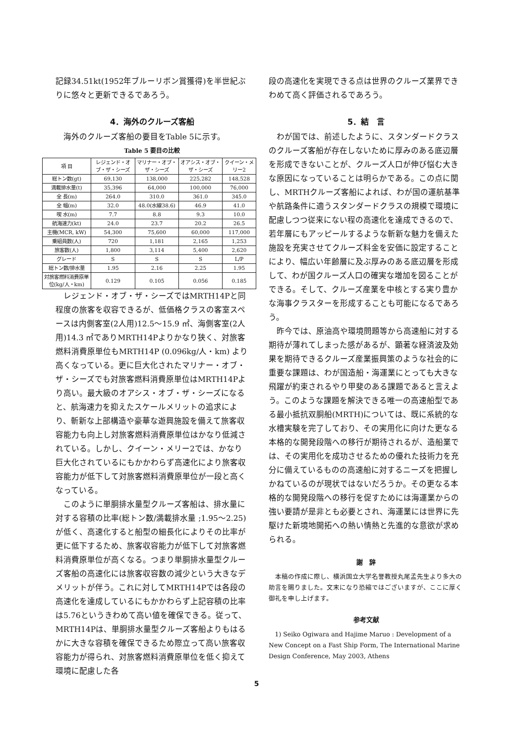記録34.51kt(1952年ブルーリボン賞獲得)を半世紀ぶりに悠々と更新できるであろう。
4．海外のクルーズ客船
海外のクルーズ客船の要目をTable 5に示す。
Table 5 要目の比較
| 項 目 | レジェンド・オブ・ザ・シーズ | マリナー・オブ・ザ・シーズ | オアシス・オブ・ザ・シーズ | クイーン・メリー2 |
| --- | --- | --- | --- | --- |
| 総トン数(gt) | 69,130 | 138,000 | 225,282 | 148,528 |
| 満載排水量(t) | 35,396 | 64,000 | 100,000 | 76,000 |
| 全 長(m) | 264.0 | 310.0 | 361.0 | 345.0 |
| 全 幅(m) | 32.0 | 48.0(水線38.6) | 46.9 | 41.0 |
| 喫 水(m) | 7.7 | 8.8 | 9.3 | 10.0 |
| 航海速力(kt) | 24.0 | 23.7 | 20.2 | 26.5 |
| 主機(MCR, kW) | 54,300 | 75,600 | 60,000 | 117,000 |
| 乗組員数(人) | 720 | 1,181 | 2,165 | 1,253 |
| 旅客数(人) | 1,800 | 3,114 | 5,400 | 2,620 |
| グレード | S | S | S | L/P |
| 総トン数/排水量 | 1.95 | 2.16 | 2.25 | 1.95 |
| 対旅客燃料消費原単位(kg/人・km) | 0.129 | 0.105 | 0.056 | 0.185 |
レジェンド・オブ・ザ・シーズではMRTH14Pと同程度の旅客を収容できるが、低価格クラスの客室スペースは内側客室(2人用)12.5～15.9 ㎡、海側客室(2人用)14.3 ㎡でありMRTH14Pよりかなり狭く、対旅客燃料消費原単位もMRTH14P (0.096kg/人・km) より高くなっている。更に巨大化されたマリナー・オブ・ザ・シーズでも対旅客燃料消費原単位はMRTH14Pより高い。最大級のオアシス・オブ・ザ・シーズになると、航海速力を抑えたスケールメリットの追求により、斬新な上部構造や豪華な遊興施設を備えて旅客収容能力も向上し対旅客燃料消費原単位はかなり低減されている。しかし、クイーン・メリー2では、かなり巨大化されているにもかかわらず高速化により旅客収容能力が低下して対旅客燃料消費原単位が一段と高くなっている。
このように単胴排水量型クルーズ客船は、排水量に対する容積の比率(総トン数/満載排水量 ;1.95～2.25)が低く、高速化すると船型の細長化によりその比率が更に低下するため、旅客収容能力が低下して対旅客燃料消費原単位が高くなる。つまり単胴排水量型クルーズ客船の高速化には旅客収容数の減少という大きなデメリットが伴う。これに対してMRTH14Pでは各段の高速化を達成しているにもかかわらず上記容積の比率は5.76というきわめて高い値を確保できる。従って、MRTH14Pは、単胴排水量型クルーズ客船よりもはるかに大きな容積を確保できるため際立って高い旅客収容能力が得られ、対旅客燃料消費原単位を低く抑えて環境に配慮した各
段の高速化を実現できる点は世界のクルーズ業界できわめて高く評価されるであろう。
5．結　言
わが国では、前述したように、スタンダードクラスのクルーズ客船が存在しないために厚みのある底辺層を形成できないことが、クルーズ人口が伸び悩む大きな原因になっていることは明らかである。この点に関し、MRTHクルーズ客船によれば、わが国の運航基準や航路条件に適うスタンダードクラスの規模で環境に配慮しつつ従来にない程の高速化を達成できるので、若年層にもアッピールするような斬新な魅力を備えた施設を充実させてクルーズ料金を安価に設定することにより、幅広い年齢層に及ぶ厚みのある底辺層を形成して、わが国クルーズ人口の確実な増加を図ることができる。そして、クルーズ産業を中核とする実り豊かな海事クラスターを形成することも可能になるであろう。
昨今では、原油高や環境問題等から高速船に対する期待が薄れてしまった感があるが、顕著な経済波及効果を期待できるクルーズ産業振興策のような社会的に重要な課題は、わが国造船・海運業にとっても大きな飛躍が約束されるやり甲斐のある課題であると言えよう。このような課題を解決できる唯一の高速船型である最小抵抗双胴船(MRTH)については、既に系統的な水槽実験を完了しており、その実用化に向けた更なる本格的な開発段階への移行が期待されるが、造船業では、その実用化を成功させるための優れた技術力を充分に備えているものの高速船に対するニーズを把握しかねているのが現状ではないだろうか。その更なる本格的な開発段階への移行を促すためには海運業からの強い要請が是非とも必要とされ、海運業には世界に先駆けた新境地開拓への熱い情熱と先進的な意欲が求められる。
謝　辞
本稿の作成に際し、横浜国立大学名誉教授丸尾孟先生より多大の助言を賜りました。文末になり恐縮ではございますが、ここに厚く御礼を申し上げます。
参考文献
1) Seiko Ogiwara and Hajime Maruo : Development of a New Concept on a Fast Ship Form, The International Marine Design Conference, May 2003, Athens
5